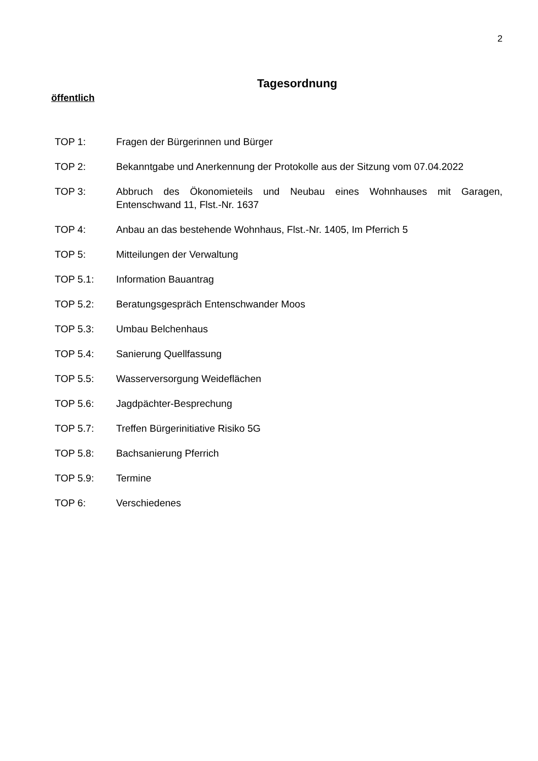2
Tagesordnung
öffentlich
TOP 1: Fragen der Bürgerinnen und Bürger
TOP 2: Bekanntgabe und Anerkennung der Protokolle aus der Sitzung vom 07.04.2022
TOP 3: Abbruch des Ökonomieteils und Neubau eines Wohnhauses mit Garagen, Entenschwand 11, Flst.-Nr. 1637
TOP 4: Anbau an das bestehende Wohnhaus, Flst.-Nr. 1405, Im Pferrich 5
TOP 5: Mitteilungen der Verwaltung
TOP 5.1: Information Bauantrag
TOP 5.2: Beratungsgespräch Entenschwander Moos
TOP 5.3: Umbau Belchenhaus
TOP 5.4: Sanierung Quellfassung
TOP 5.5: Wasserversorgung Weideflächen
TOP 5.6: Jagdpächter-Besprechung
TOP 5.7: Treffen Bürgerinitiative Risiko 5G
TOP 5.8: Bachsanierung Pferrich
TOP 5.9: Termine
TOP 6: Verschiedenes